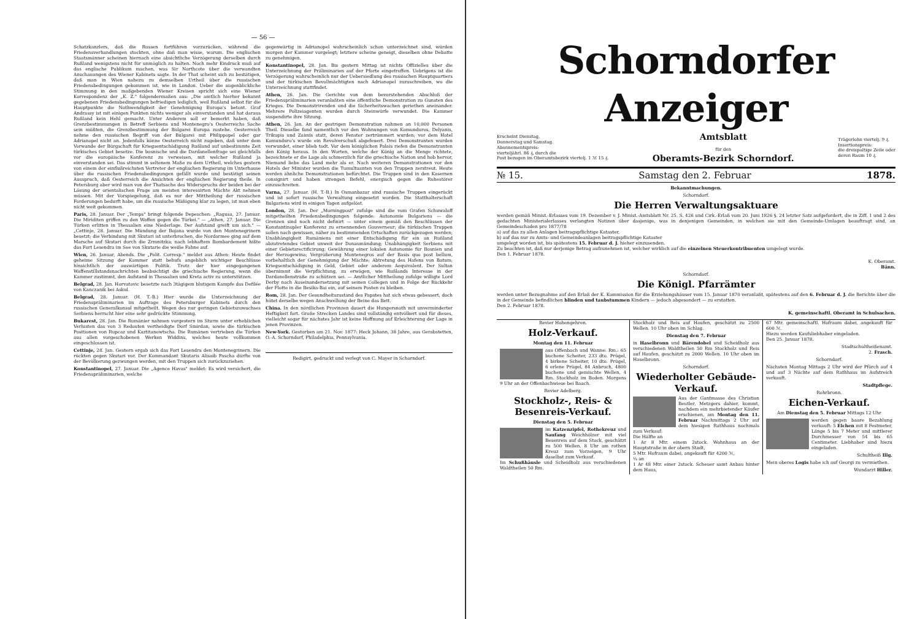— 56 —
Schatzkanzlers, daß die Russen fortführen vorzurücken, während die Friedensverhandlungen stockten, ohne daß man wisse, warum. Die englischen Staatsmänner scheinen hiernach eine absichtliche Verzögerung derselben durch Rußland wenigstens nicht für unmöglich zu halten. Noch mehr Eindruck muß auf das englische Publikum machen, was Sir Northcote über die verwandten Anschauungen des Wiener Kabinets sagte. In der That scheint sich zu bestätigen, daß man in Wien nahezu zu demselben Urtheil über die russischen Friedensbedingungen gekommen ist, wie in London. Ueber die augenblickliche Stimmung in den maßgebenden Wiener Kreisen spricht sich eine Wiener Korrespondenz der „K. Z." folgendermaßen aus: „Die amtlich hierher bekannt gegebenen Friedensbedingungen befriedigen lediglich, weil Rußland selbst für die Hauptpunkte die Nothwendigkeit der Genehmigung Europa's betont. Graf Andrassy ist mit einigen Punkten nichts weniger als einverstanden und hat daraus Rußland kein Hehl gemacht. Unter Anderem soll er bemerkt haben, daß Grenzbestimmungen in Betreff Serbiens und Montenegro's Oesterreichs Sache sein müßten, die Grenzbestimmung der Bulgarei Europa zustehe. Oesterreich nehme den russischen Begriff von der Bulgarei mit Philippopel oder gar Adrianopel nicht an. Jedenfalls könne Oesterreich nicht zugeben, daß unter dem Vorwande der Bürgschaft für Kriegsentschädigung Rußland auf unbestimmte Zeit türkisches Gebiet besetze. Die bosnische und die Dardanellenfrage sei gleichfalls vor die europäische Konferenz zu verweisen, mit welcher Rußland ja einverstanden sei. Das stimmt in seltenem Maße zu dem Urtheil, welches gestern von einem der einflußreichsten Vertreter der englischen Regierung im Unterhause über die russischen Friedensbedingungen gefällt wurde und bestätigt seinen Ausspruch, daß Oesterreich die Ansichten der englischen Regierung theile. In Petersburg aber wird man von der Thatsache des Widerspruchs der beiden bei der Lösung der orientalischen Frage am meisten interessirten Mächte Akt nehmen müssen. Mit der Vorspiegelung, daß es nur der Mittheilung der russischen Forderungen bedurft habe, um die russische Mäßigung klar zu legen, ist man eben nicht weit gekommen.
Paris, 28. Januar. Der „Temps" bringt folgende Depeschen: „Ragusa, 27. Januar. Die Miriditen griffen zu den Waffen gegen die Türkei." — „Athen, 27. Januar. Die Türken erlitten in Thessalien eine Niederlage. Der Aufstand greift um sich." — „Cettinje, 28. Januar. Die Mündung der Bojana wurde von den Montenegrinern besetzt; die Verbindung mit Skutari ist unterbrochen, die Nordarmee ging auf dem Marsche auf Skutari durch die Zrmnitzka; nach lebhaftem Bombardement hißte das Fort Lesendra im See von Skutarie die weiße Fahne auf.
Wien, 26. Januar, Abends. Die „Polit. Corresp." meldet aus Athen: Heute findet geheime Sitzung der Kammer statt behufs angeblich wichtiger Beschlüsse hinsichtlich der auswärtigen Politik. Trotz der hier eingegangenen Waffenstillstandsnachrichten beabsichtigt die griechische Regierung, wenn die Kammer zustimmt, den Aufstand in Thessalien und Kreta activ zu unterstützen.
Belgrad, 28. Jan. Horvatovic besetzte nach 3tägigem blutigem Kampfe das Defilée von Kanczanik bei Askul.
Belgrad, 28. Januar. (H. T.-B.) Hier wurde die Unterzeichnung der Friedenspräliminarien im Auftrage des Petersburger Kabinets durch den russischen Generalkonsul mitgetheilt. Wegen des nur geringen Gebietszuwachses Serbiens herrscht hier eine sehr gedrückte Stimmung.
Bukarest, 28. Jan. Die Rumänier nahmen vorgestern im Sturm unter erheblichen Verlusten das von 3 Redouten vertheidigte Dorf Smirdan, sowie die türkischen Positionen von Rupcaz und Kaztitanowtscha. Die Rumänen vertrieben die Türken aus allen vorgeschobenen Werken Widdins, welches heute vollkommen eingeschlossen ist.
Cettinje, 28. Jan. Gestern ergab sich das Fort Lesendra den Montenegrinern. Die rückten gegen Skutari vor. Der Kommandant Skutaris Alisaib Pascha dürfte von der Bevölkerung gezwungen werden, mit den Truppen sich zurückzuziehen.
Konstantinopel, 27. Januar. Die „Agence Havas" meldet: Es wird versichert, die Friedenspräliminarien, welche
gegenwärtig in Adrianopel wahrscheinlich schon unterzeichnet sind, würden morgen der Kammer vorgelegt; letztere scheine geneigt, dieselben ohne Debatte zu genehmigen.
Konstantinopel, 28. Jan. Bis gestern Mittag ist nichts Offizielles über die Unterzeichnung der Präliminarien auf der Pforte eingetroffen. Uebrigens ist die Verzögerung wahrscheinlich nur der Uebersiedlung des russischen Hauptquartiers und der türkischen Bevollmächtigten nach Adrianopel zuzuschreiben, wo die Unterzeichnung stattfindet.
Athen, 26. Jan. Die Gerichte von dem bevorstehenden Abschluß der Friedenspräliminarien veranlaßten eine öffentliche Demonstration zu Gunsten des Krieges. Die Demonstrirenden und die Sicherheitswachen geriethen aneinander. Mehrere Polizeiagenten wurden durch Steinwürfe verwundet. Die Kammer suspendirte ihre Sitzung.
Athen, 26. Jan. An der gestrigen Demonstration nahmen an 10,000 Personen Theil. Dieselbe fand namentlich vor den Wohnungen von Komunduros, Delyanis, Trikupis und Zaimis statt, deren Fenster zertrümmert wurden; vor dem Hotel Komunduro's wurde ein Revolverschuß abgefeuert. Drei Demonstranten wurden verwundet, einer blieb todt. Vor dem königlichen Palais riefen die Demonstranten den König heraus. In den Worten, welche der König an die Menge richtete, bezeichnete er die Lage als schmerzlich für die griechische Nation und hob hervor, Niemand liebe das Land mehr als er. Nach weiteren Demonstrationen vor den Hotels der Minister wurden die Tumultuanten von den Truppen zerstreut. Heute werden ähnliche Demonstrationen befürchtet. Die Truppen sind in den Kasernen consignirt und haben strengen Befehl, energisch gegen die Ruhestörer einzuschreiten.
Varna, 27. Januar. (H. T.-B.) In Osmanbazar sind russische Truppen eingerückt und ist sofort russische Verwaltung eingesetzt worden. Die Statthalterschaft Bulgariens wird in einigen Tagen aufgelöst.
London, 28. Jan. Der „Morningpost" zufolge sind die vom Grafen Schuwaloff mitgetheilten Friedensbedingungen folgende: Autonomie Bulgariens — die Grenzen sind noch nicht definirt — unter einem gemäß den Beschlüssen der Konstantinopler Konferenz zu ernennenden Gouverneur; die türkischen Truppen sollen nach gewissen, näher zu bestimmenden Ortschaften zurückgezogen werden; Unabhängigkeit Rumäniens mit einer Entschädigung für ein an Rußland abzutretendes Gebiet unweit der Donaumündung; Unabhängigkeit Serbiens mit einer Gebietsrectificirung; Gewährung einer lokalen Autonomie für Bosnien und der Herzogewina; Vergrößerung Montenegros auf der Basis quo post bellum, vorbehaltlich der Genehmigung der Mächte; Abtretung des Hafens von Batum; Kriegsentschädigung in Geld, Gebiet oder anderem Aequivalent. Der Sultan übernimmt die Verpflichtung, zu erwägen, wie Rußlands Interesse in der Dardanellenstraße zu schützen sei. — Amtlicher Mittheilung zufolge willigte Lord Derby nach Auseinandersetzung mit seinen Collegen und in Folge der Rückkehr der Flotte in die Besika-Bai ein, auf seinem Posten zu bleiben.
Rom, 28. Jan. Der Gesundheitszustand des Papstes hat sich etwas gebessert, doch hütet derselbe wegen Anschwellung der Beine das Bett.
China. In den nördlichen Provinzen dauert die Hungersnoth mit unverminderter Heftigkeit fort. Große Strecken Landes sind vollständig entvölkert und für dieses, vielleicht sogar für nächstes Jahr ist keine Hoffnung auf Erleichterung der Lage in jenen Provinzen.
New-York. Gestorben am 21. Nov. 1877: Heck Johann, 38 Jahre, aus Gerabstetten, O.-A. Schorndorf, Philadelphia, Pennsylvania.
Redigirt, gedruckt und verlegt von C. Mayer in Schorndorf.
Schorndorfer Anzeiger
Erscheint Dienstag,
Donnerstag und Samstag.
Abonnementspreis:
vierteljährl. 86 ₰, durch die
Post bezogen im Oberamtsbezirk viertelj. 1 ℳ 15 ₰.
Amtsblatt
für den
Oberamts-Bezirk Schorndorf.
Trägerlohn viertelj. 9 ₰.
Insertionspreis:
die dreispaltige Zeile oder
deren Raum 10 ₰.
№ 15. Samstag den 2. Februar 1878.
Bekanntmachungen.
Schorndorf.
Die Herren Verwaltungsaktuare
werden gemäß Minist.-Erlasses vom 19. Dezember v. J. Minist.-Amtsblatt Nr. 25. S. 426 und Cirk.-Erlaß vom 20. Juni 1826 §. 24 letzter Satz aufgefordert, die in Ziff. 1 und 2 des gedachten Ministerialerlasses verlangten Notizen über dasjenige, was in denjenigen Gemeinden, in welchen sie mit den Gemeinde-Umlagen beauftragt sind, an Gemeindeschaden pro 1877/78
a) auf das zu allen Anlagen beitragspflichtige Kataster,
b) auf das nur zu Amts- und Gemeindeanlagen beitragspflichtige Kataster
umgelegt worden ist, bis spätestens 15. Februar d. J. hieher einzusenden.
Zu beachten ist, daß nur derjenige Betrag aufzunehmen ist, welcher wirklich auf die einzelnen Steuerkontribuenten umgelegt wurde.
Den 1. Februar 1878.
K. Oberamt.
Bänn.
Schorndorf.
Die Königl. Pfarrämter
werden unter Bezugnahme auf den Erlaß der K. Kommission für die Erziehungshäuser vom 15. Januar 1870 veranlaßt, spätestens auf den 6. Februar d. J. die Berichte über die in der Gemeinde befindlichen blinden und taubstummen Kindern — jedoch abgesondert — zu erstatten.
Den 2. Februar 1878.
K. gemeinschaftl. Oberamt in Schulsachen.
Revier Hohengehren.
Holz-Verkauf.
Montag den 11. Februar
aus Offenbach und Wanne: Rm.: 65 buchene Scheiter, 233 dto. Prügel, 4 birkene Scheiter, 10 dto. Prügel, 6 erlene Prügel, 84 Anbruch, 4800 buchene und gemischte Wellen, 4 Rm. Stockholz im Boden. Morgens 9 Uhr an der Offenbachwiese bei Baach.
Revier Adelberg.
Stockholz-, Reis- & Besenreis-Verkauf.
Dienstag den 5. Februar
im Katzenzipfel, Rothekreuz und Saufang Weichhölzer mit viel Besenreis auf dem Stock, geschätzt zu 500 Wellen. 8 Uhr am rothen Kreuz zum Vorzeigen, 9 Uhr daselbst zum Verkauf.
Im Schußhäusle und Scheidholz aus verschiedenen Waldtheilen 50 Rm.
Stockholz und Reis auf Haufen, geschätzt zu 2500 Wellen. 10 Uhr oben im Schlag.
Dienstag den 7. Februar
in Haselbronn und Bärendobel und Scheidholz aus verschiedenen Waldtheilen 50 Rm Stockholz und Reis auf Haufen, geschätzt zu 2000 Wellen. 10 Uhr oben im Haselbronn.
Schorndorf.
Wiederholter Gebäude-Verkauf.
Aus der Gantmasse des Christian Beutler, Metzgers dahier, kommt, nachdem ein mehrbietender Käufer erschienen, am Montag den 11. Februar Nachmittags 2 Uhr auf dem hiesigen Rathhaus nochmals zum Verkauf:
Die Hälfte an
1 Ar 8 Mtr. einem 2stock. Wohnhaus an der Hauptstraße in der obern Stadt,
5 Mtr. Hofraum dabei, angekauft für 4200 ℳ,
¼ an
1 Ar 48 Mtr. einer 2stock. Scheuer samt Anbau hinter dem Haus,
67 Mtr. gemeinschaftl. Hofraum dabei, angekauft für 600 ℳ.
Hiezu werden Kaufsliebhaber eingeladen.
Den 25. Januar 1878.
Stadtschultheißenamt.
2. Frasch.
Schorndorf.
Nächsten Montag Mittags 2 Uhr wird der Pförch auf 4 und auf 3 Nächte auf dem Rathhaus im Aufstreich verkauft.
Stadtpflege.
Rohrbronn.
Eichen-Verkauf.
Am Dienstag den 5. Februar Mittags 12 Uhr
werden gegen baare Bezahlung verkauft: 5 Eichen mit 8 Festmeter, Länge 5 bis 7 Meter und mittlerer Durchmesser von 54 bis 65 Centimeter. Liebhaber sind hiezu eingeladen.
Schultheiß Illg.
Mein oberes Logis habe ich auf Georgi zu vermiethen.
Wundarzt Hiller.